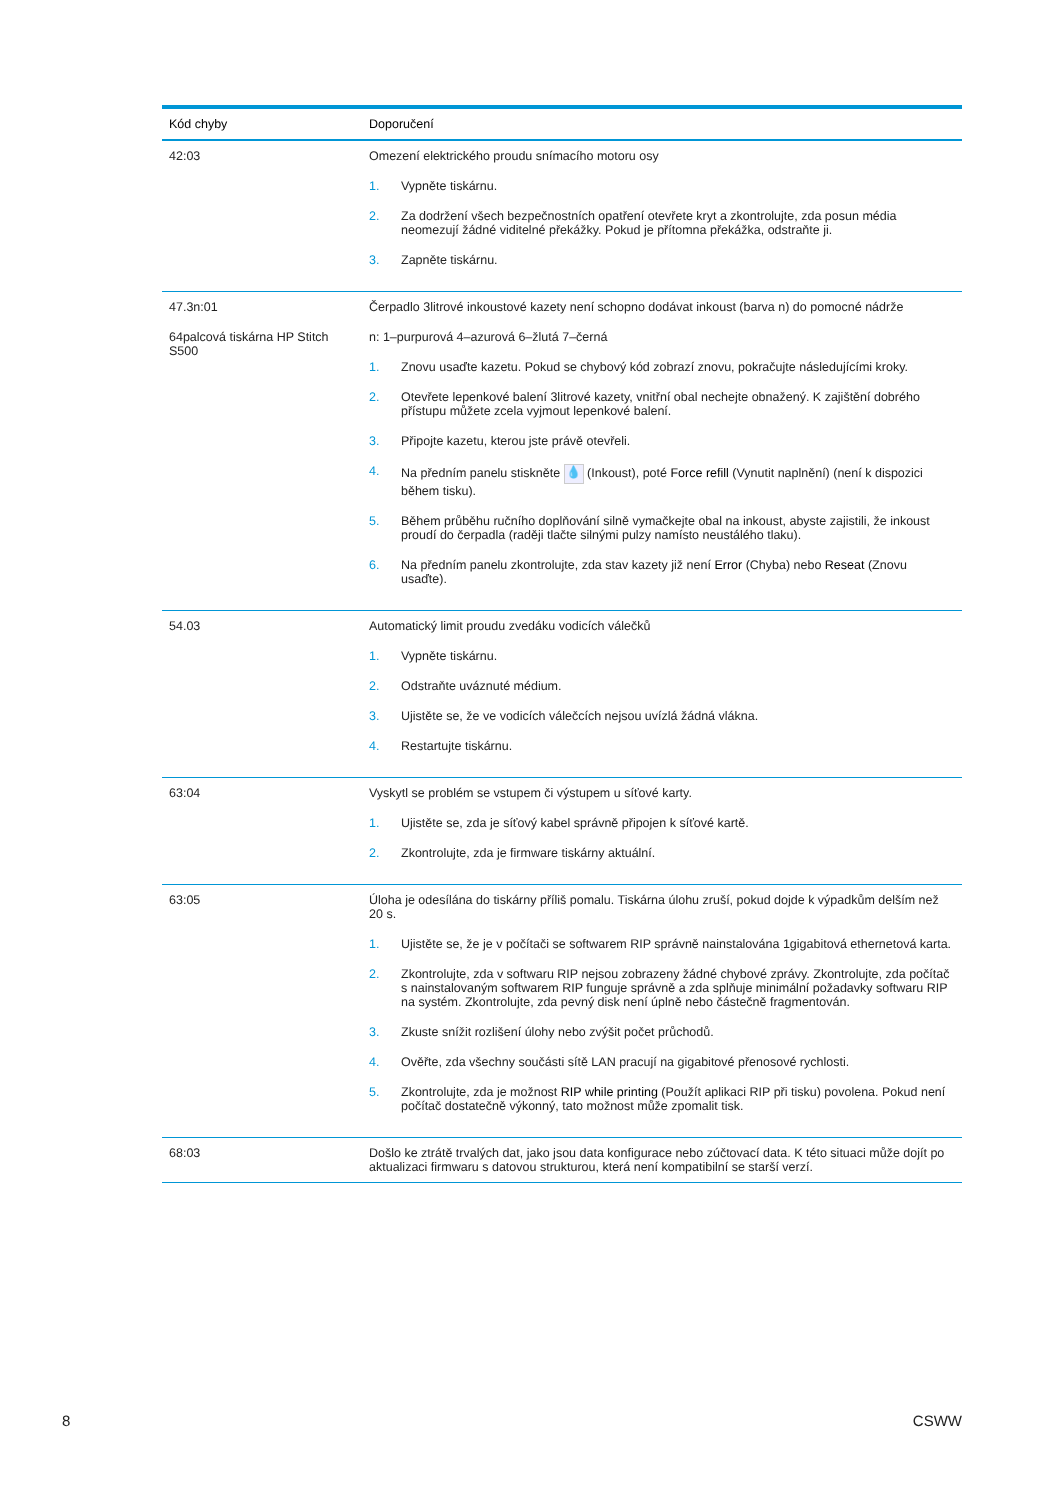| Kód chyby | Doporučení |
| --- | --- |
| 42:03 | Omezení elektrického proudu snímacího motoru osy 1. Vypněte tiskárnu. 2. Za dodržení všech bezpečnostních opatření otevřete kryt a zkontrolujte, zda posun média neomezují žádné viditelné překážky. Pokud je přítomna překážka, odstraňte ji. 3. Zapněte tiskárnu. |
| 47.3n:01 64palcová tiskárna HP Stitch S500 | Čerpadlo 3litrové inkoustové kazety není schopno dodávat inkoust (barva n) do pomocné nádrže n: 1–purpurová 4–azurová 6–žlutá 7–černá 1. Znovu usaďte kazetu. Pokud se chybový kód zobrazí znovu, pokračujte následujícími kroky. 2. Otevřete lepenkové balení 3litrové kazety, vnitřní obal nechejte obnažený. K zajištění dobrého přístupu můžete zcela vyjmout lepenkové balení. 3. Připojte kazetu, kterou jste právě otevřeli. 4. Na předním panelu stiskněte 💧 (Inkoust), poté Force refill (Vynutit naplnění) (není k dispozici během tisku). 5. Během průběhu ručního doplňování silně vymačkejte obal na inkoust, abyste zajistili, že inkoust proudí do čerpadla (raději tlačte silnými pulzy namísto neustálého tlaku). 6. Na předním panelu zkontrolujte, zda stav kazety již není Error (Chyba) nebo Reseat (Znovu usaďte). |
| 54.03 | Automatický limit proudu zvedáku vodicích válečků 1. Vypněte tiskárnu. 2. Odstraňte uváznuté médium. 3. Ujistěte se, že ve vodicích válečcích nejsou uvízlá žádná vlákna. 4. Restartujte tiskárnu. |
| 63:04 | Vyskytl se problém se vstupem či výstupem u síťové karty. 1. Ujistěte se, zda je síťový kabel správně připojen k síťové kartě. 2. Zkontrolujte, zda je firmware tiskárny aktuální. |
| 63:05 | Úloha je odesílána do tiskárny příliš pomalu. Tiskárna úlohu zruší, pokud dojde k výpadkům delším než 20 s. 1. Ujistěte se, že je v počítači se softwarem RIP správně nainstalována 1gigabitová ethernetová karta. 2. Zkontrolujte, zda v softwaru RIP nejsou zobrazeny žádné chybové zprávy. Zkontrolujte, zda počítač s nainstalovaným softwarem RIP funguje správně a zda splňuje minimální požadavky softwaru RIP na systém. Zkontrolujte, zda pevný disk není úplně nebo částečně fragmentován. 3. Zkuste snížit rozlišení úlohy nebo zvýšit počet průchodů. 4. Ověřte, zda všechny součásti sítě LAN pracují na gigabitové přenosové rychlosti. 5. Zkontrolujte, zda je možnost RIP while printing (Použít aplikaci RIP při tisku) povolena. Pokud není počítač dostatečně výkonný, tato možnost může zpomalit tisk. |
| 68:03 | Došlo ke ztrátě trvalých dat, jako jsou data konfigurace nebo zúčtovací data. K této situaci může dojít po aktualizaci firmwaru s datovou strukturou, která není kompatibilní se starší verzí. |
8 CSWW